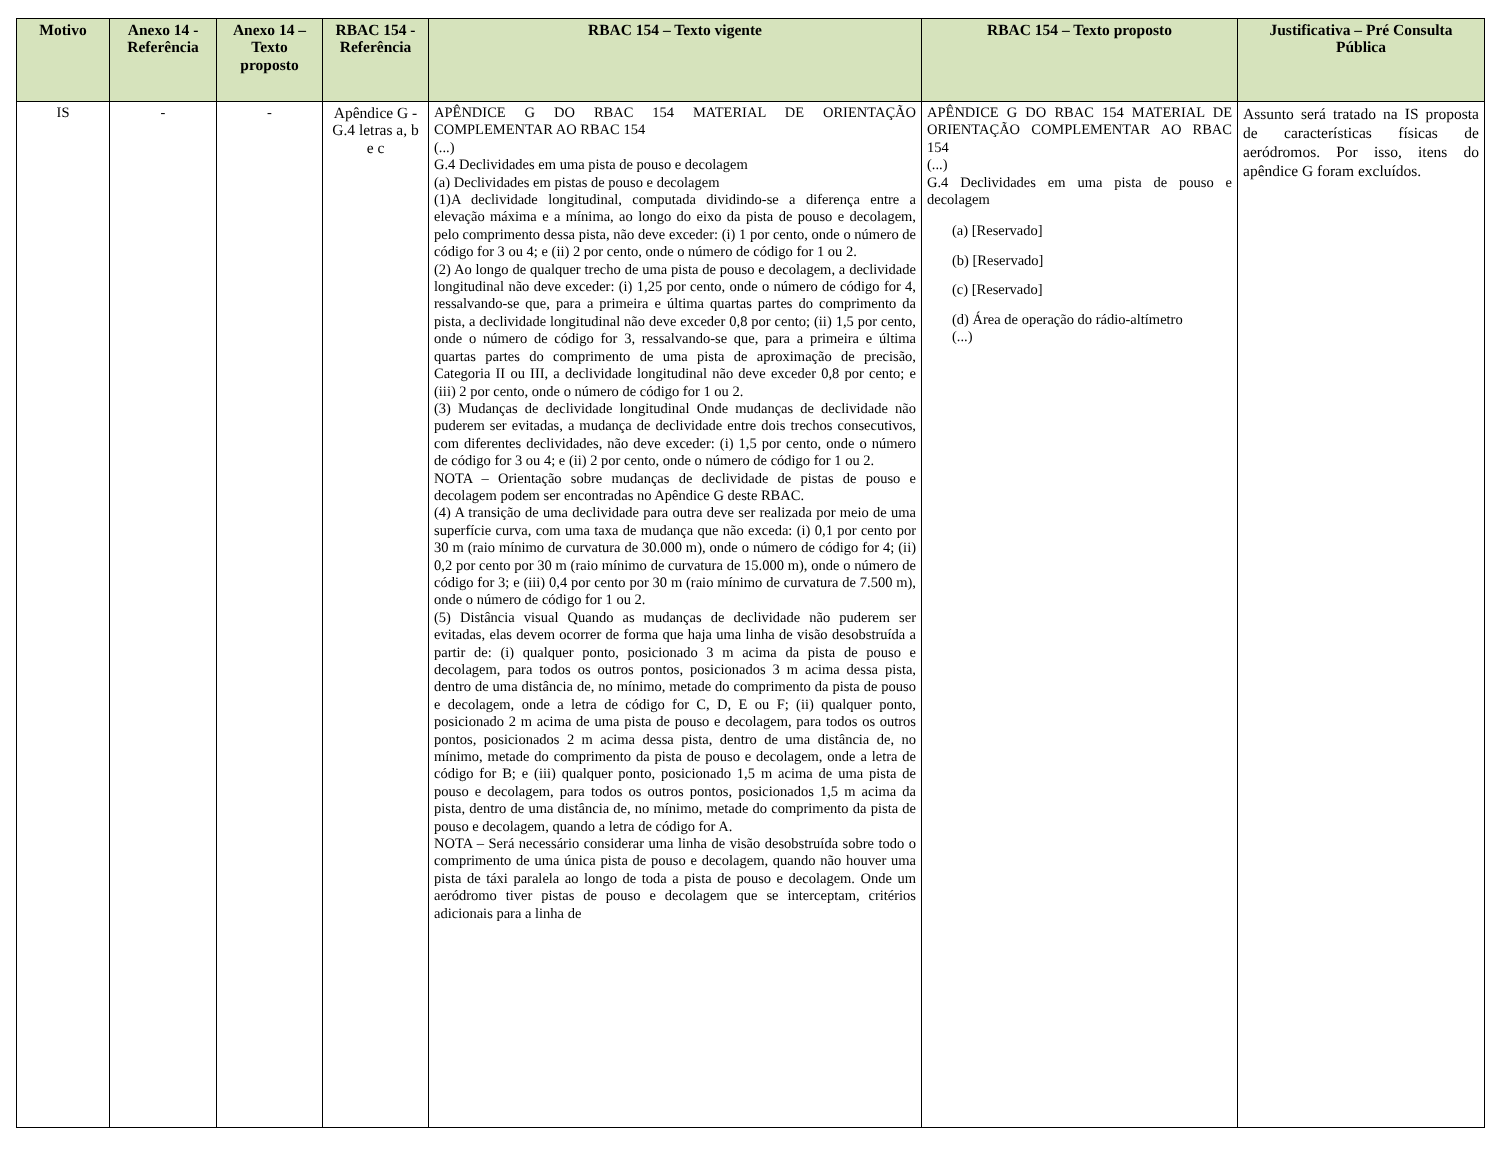| Motivo | Anexo 14 - Referência | Anexo 14 – Texto proposto | RBAC 154 - Referência | RBAC 154 – Texto vigente | RBAC 154 – Texto proposto | Justificativa – Pré Consulta Pública |
| --- | --- | --- | --- | --- | --- | --- |
| IS | - | - | Apêndice G - G.4 letras a, b e c | APÊNDICE G DO RBAC 154 MATERIAL DE ORIENTAÇÃO COMPLEMENTAR AO RBAC 154 (...) G.4 Declividades em uma pista de pouso e decolagem (a) Declividades em pistas de pouso e decolagem (1)A declividade longitudinal, computada dividindo-se a diferença entre a elevação máxima e a mínima, ao longo do eixo da pista de pouso e decolagem, pelo comprimento dessa pista, não deve exceder: (i) 1 por cento, onde o número de código for 3 ou 4; e (ii) 2 por cento, onde o número de código for 1 ou 2. (2) Ao longo de qualquer trecho de uma pista de pouso e decolagem, a declividade longitudinal não deve exceder: (i) 1,25 por cento, onde o número de código for 4, ressalvando-se que, para a primeira e última quartas partes do comprimento da pista, a declividade longitudinal não deve exceder 0,8 por cento; (ii) 1,5 por cento, onde o número de código for 3, ressalvando-se que, para a primeira e última quartas partes do comprimento de uma pista de aproximação de precisão, Categoria II ou III, a declividade longitudinal não deve exceder 0,8 por cento; e (iii) 2 por cento, onde o número de código for 1 ou 2. (3) Mudanças de declividade longitudinal Onde mudanças de declividade não puderem ser evitadas, a mudança de declividade entre dois trechos consecutivos, com diferentes declividades, não deve exceder: (i) 1,5 por cento, onde o número de código for 3 ou 4; e (ii) 2 por cento, onde o número de código for 1 ou 2. NOTA – Orientação sobre mudanças de declividade de pistas de pouso e decolagem podem ser encontradas no Apêndice G deste RBAC. (4) A transição de uma declividade para outra deve ser realizada por meio de uma superfície curva, com uma taxa de mudança que não exceda: (i) 0,1 por cento por 30 m (raio mínimo de curvatura de 30.000 m), onde o número de código for 4; (ii) 0,2 por cento por 30 m (raio mínimo de curvatura de 15.000 m), onde o número de código for 3; e (iii) 0,4 por cento por 30 m (raio mínimo de curvatura de 7.500 m), onde o número de código for 1 ou 2. (5) Distância visual Quando as mudanças de declividade não puderem ser evitadas, elas devem ocorrer de forma que haja uma linha de visão desobstruída a partir de: (i) qualquer ponto, posicionado 3 m acima da pista de pouso e decolagem, para todos os outros pontos, posicionados 3 m acima dessa pista, dentro de uma distância de, no mínimo, metade do comprimento da pista de pouso e decolagem, onde a letra de código for C, D, E ou F; (ii) qualquer ponto, posicionado 2 m acima de uma pista de pouso e decolagem, para todos os outros pontos, posicionados 2 m acima dessa pista, dentro de uma distância de, no mínimo, metade do comprimento da pista de pouso e decolagem, onde a letra de código for B; e (iii) qualquer ponto, posicionado 1,5 m acima de uma pista de pouso e decolagem, para todos os outros pontos, posicionados 1,5 m acima da pista, dentro de uma distância de, no mínimo, metade do comprimento da pista de pouso e decolagem, quando a letra de código for A. NOTA – Será necessário considerar uma linha de visão desobstruída sobre todo o comprimento de uma única pista de pouso e decolagem, quando não houver uma pista de táxi paralela ao longo de toda a pista de pouso e decolagem. Onde um aeródromo tiver pistas de pouso e decolagem que se interceptam, critérios adicionais para a linha de | APÊNDICE G DO RBAC 154 MATERIAL DE ORIENTAÇÃO COMPLEMENTAR AO RBAC 154 (...) G.4 Declividades em uma pista de pouso e decolagem (a) [Reservado] (b) [Reservado] (c) [Reservado] (d) Área de operação do rádio-altímetro (...) | Assunto será tratado na IS proposta de características físicas de aeródromos. Por isso, itens do apêndice G foram excluídos. |